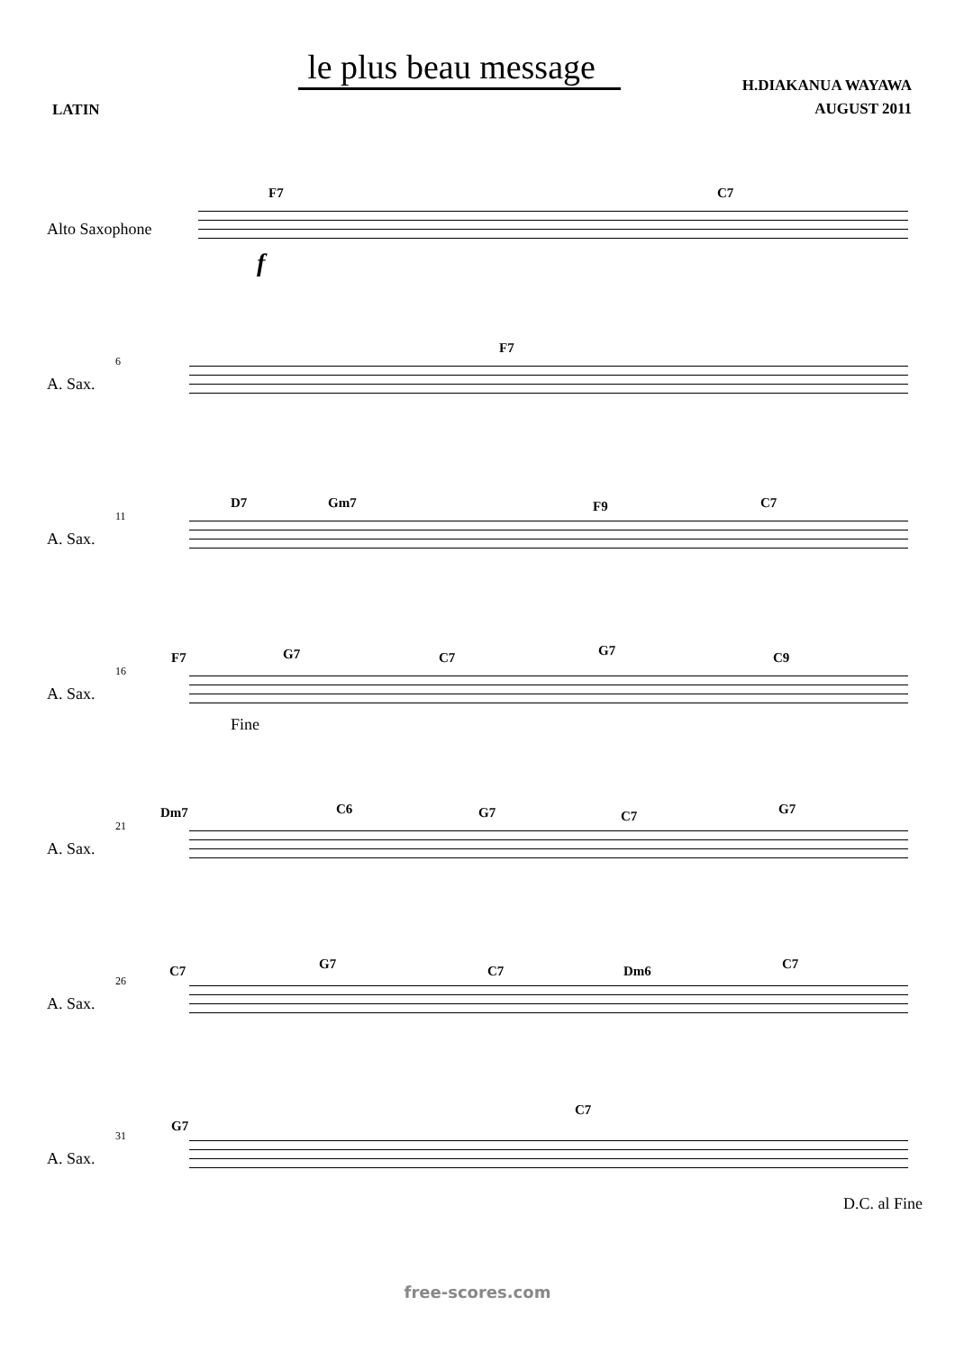le plus beau message
LATIN
H.DIAKANUA WAYAWA
AUGUST 2011
Alto Saxophone
F7 C7
f
6
A. Sax.
F7
11
A. Sax.
D7 Gm7 F9 C7
16
A. Sax.
F7 G7 C7 G7 C9
Fine
21
A. Sax.
Dm7 C6 G7 C7 G7
26
A. Sax.
C7 G7 C7 Dm6 C7
31
A. Sax.
G7
C7
D.C. al Fine
free-scores.com